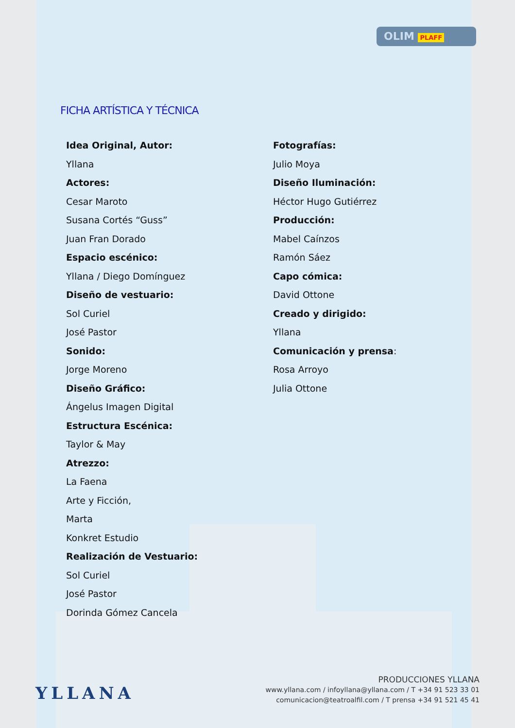OLIM PLAFF
FICHA ARTÍSTICA Y TÉCNICA
Idea Original, Autor:
Yllana
Actores:
Cesar Maroto
Susana Cortés “Guss”
Juan Fran Dorado
Espacio escénico:
Yllana / Diego Domínguez
Diseño de vestuario:
Sol Curiel
José Pastor
Sonido:
Jorge Moreno
Diseño Gráfico:
Ángelus Imagen Digital
Estructura Escénica:
Taylor & May
Atrezzo:
La Faena
Arte y Ficción,
Marta
Konkret Estudio
Realización de Vestuario:
Sol Curiel
José Pastor
Dorinda Gómez Cancela
Fotografías:
Julio Moya
Diseño Iluminación:
Héctor Hugo Gutiérrez
Producción:
Mabel Caínzos
Ramón Sáez
Capo cómica:
David Ottone
Creado y dirigido:
Yllana
Comunicación y prensa:
Rosa Arroyo
Julia Ottone
YLLANA
PRODUCCIONES YLLANA
www.yllana.com / infoyllana@yllana.com / T +34 91 523 33 01
comunicacion@teatroalfil.com / T prensa +34 91 521 45 41